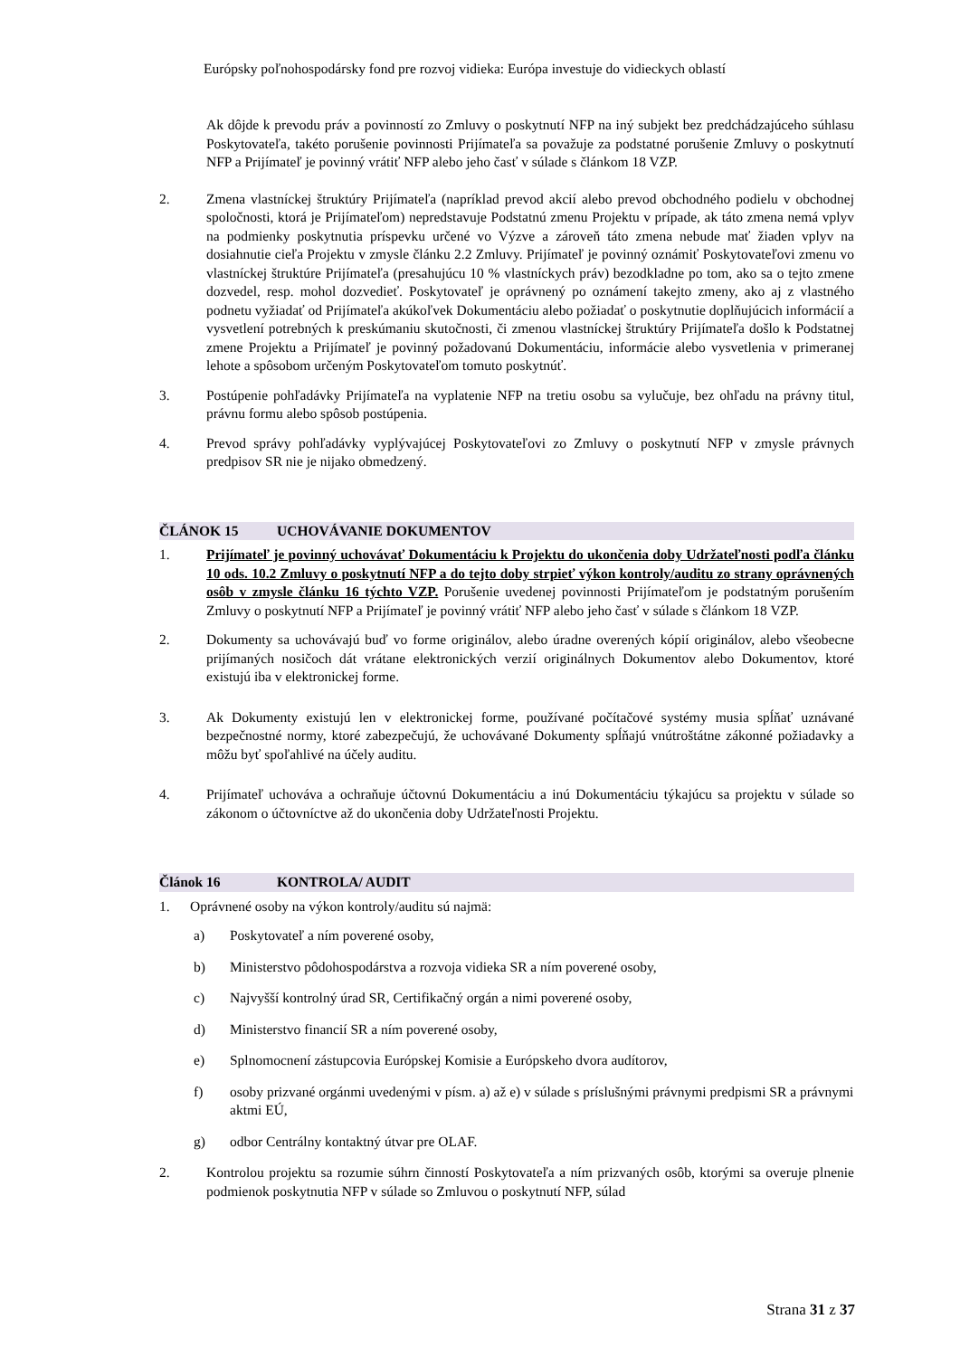Európsky poľnohospodársky fond pre rozvoj vidieka: Európa investuje do vidieckych oblastí
Ak dôjde k prevodu práv a povinností zo Zmluvy o poskytnutí NFP na iný subjekt bez predchádzajúceho súhlasu Poskytovateľa, takéto porušenie povinnosti Prijímateľa sa považuje za podstatné porušenie Zmluvy o poskytnutí NFP a Prijímateľ je povinný vrátiť NFP alebo jeho časť v súlade s článkom 18 VZP.
2. Zmena vlastníckej štruktúry Prijímateľa (napríklad prevod akcií alebo prevod obchodného podielu v obchodnej spoločnosti, ktorá je Prijímateľom) nepredstavuje Podstatnú zmenu Projektu v prípade, ak táto zmena nemá vplyv na podmienky poskytnutia príspevku určené vo Výzve a zároveň táto zmena nebude mať žiaden vplyv na dosiahnutie cieľa Projektu v zmysle článku 2.2 Zmluvy. Prijímateľ je povinný oznámiť Poskytovateľovi zmenu vo vlastníckej štruktúre Prijímateľa (presahujúcu 10 % vlastníckych práv) bezodkladne po tom, ako sa o tejto zmene dozvedel, resp. mohol dozvedieť. Poskytovateľ je oprávnený po oznámení takejto zmeny, ako aj z vlastného podnetu vyžiadať od Prijímateľa akúkoľvek Dokumentáciu alebo požiadať o poskytnutie doplňujúcich informácií a vysvetlení potrebných k preskúmaniu skutočnosti, či zmenou vlastníckej štruktúry Prijímateľa došlo k Podstatnej zmene Projektu a Prijímateľ je povinný požadovanú Dokumentáciu, informácie alebo vysvetlenia v primeranej lehote a spôsobom určeným Poskytovateľom tomuto poskytnúť.
3. Postúpenie pohľadávky Prijímateľa na vyplatenie NFP na tretiu osobu sa vylučuje, bez ohľadu na právny titul, právnu formu alebo spôsob postúpenia.
4. Prevod správy pohľadávky vyplývajúcej Poskytovateľovi zo Zmluvy o poskytnutí NFP v zmysle právnych predpisov SR nie je nijako obmedzený.
ČLÁNOK 15 UCHOVÁVANIE DOKUMENTOV
1. Prijímateľ je povinný uchovávať Dokumentáciu k Projektu do ukončenia doby Udržateľnosti podľa článku 10 ods. 10.2 Zmluvy o poskytnutí NFP a do tejto doby strpieť výkon kontroly/auditu zo strany oprávnených osôb v zmysle článku 16 týchto VZP. Porušenie uvedenej povinnosti Prijímateľom je podstatným porušením Zmluvy o poskytnutí NFP a Prijímateľ je povinný vrátiť NFP alebo jeho časť v súlade s článkom 18 VZP.
2. Dokumenty sa uchovávajú buď vo forme originálov, alebo úradne overených kópií originálov, alebo všeobecne prijímaných nosičoch dát vrátane elektronických verzií originálnych Dokumentov alebo Dokumentov, ktoré existujú iba v elektronickej forme.
3. Ak Dokumenty existujú len v elektronickej forme, používané počítačové systémy musia spĺňať uznávané bezpečnostné normy, ktoré zabezpečujú, že uchovávané Dokumenty spĺňajú vnútroštátne zákonné požiadavky a môžu byť spoľahlivé na účely auditu.
4. Prijímateľ uchováva a ochraňuje účtovnú Dokumentáciu a inú Dokumentáciu týkajúcu sa projektu v súlade so zákonom o účtovníctve až do ukončenia doby Udržateľnosti Projektu.
Článok 16 KONTROLA/ AUDIT
1. Oprávnené osoby na výkon kontroly/auditu sú najmä:
a) Poskytovateľ a ním poverené osoby,
b) Ministerstvo pôdohospodárstva a rozvoja vidieka SR a ním poverené osoby,
c) Najvyšší kontrolný úrad SR, Certifikačný orgán a nimi poverené osoby,
d) Ministerstvo financií SR a ním poverené osoby,
e) Splnomocnení zástupcovia Európskej Komisie a Európskeho dvora audítorov,
f) osoby prizvané orgánmi uvedenými v písm. a) až e) v súlade s príslušnými právnymi predpismi SR a právnymi aktmi EÚ,
g) odbor Centrálny kontaktný útvar pre OLAF.
2. Kontrolou projektu sa rozumie súhrn činností Poskytovateľa a ním prizvaných osôb, ktorými sa overuje plnenie podmienok poskytnutia NFP v súlade so Zmluvou o poskytnutí NFP, súlad
Strana 31 z 37